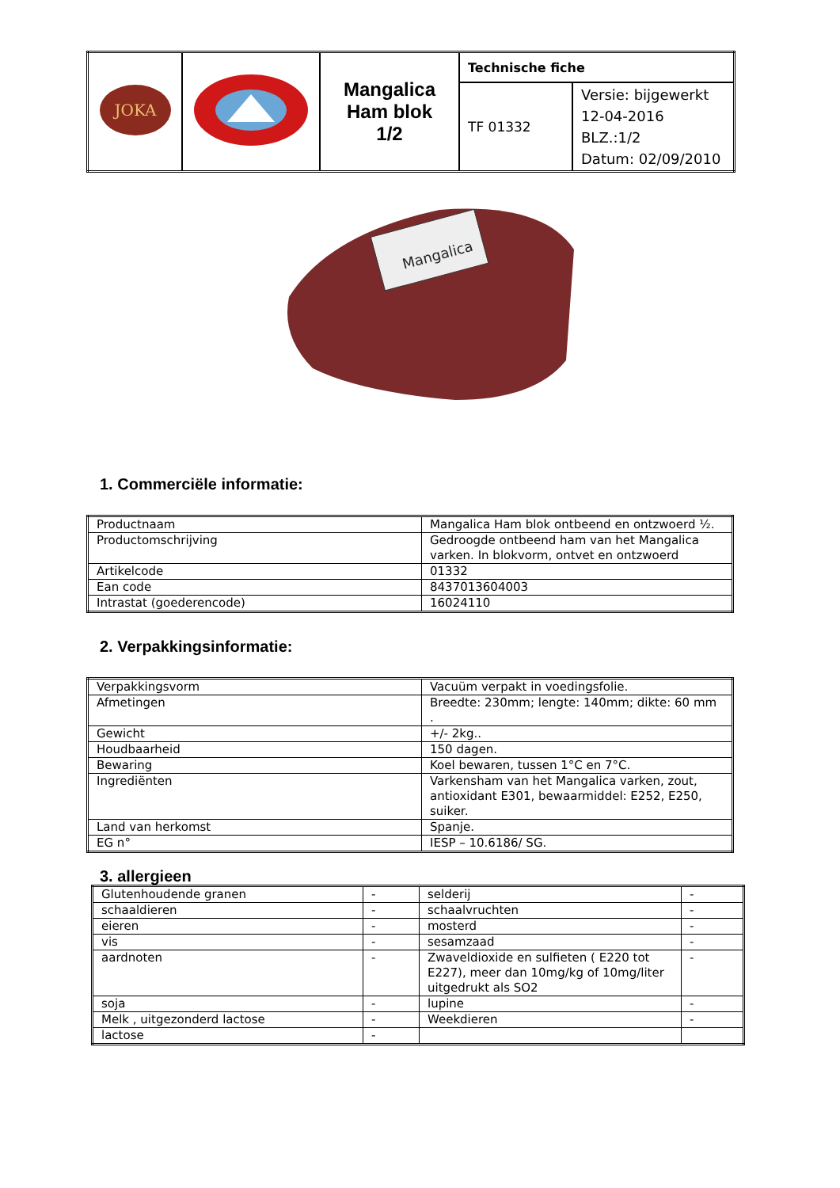| JOKA | | Mangalica Ham blok 1/2 | Technische fiche | |
| | | | TF 01332 | Versie: bijgewerkt 12-04-2016 BLZ.:1/2 Datum: 02/09/2010 |
Mangalica
1. Commerciële informatie:
| Productnaam | Mangalica Ham blok ontbeend en ontzwoerd ½. |
| Productomschrijving | Gedroogde ontbeend ham van het Mangalica varken. In blokvorm, ontvet en ontzwoerd |
| Artikelcode | 01332 |
| Ean code | 8437013604003 |
| Intrastat (goederencode) | 16024110 |
2. Verpakkingsinformatie:
| Verpakkingsvorm | Vacuüm verpakt in voedingsfolie. |
| Afmetingen | Breedte: 230mm; lengte: 140mm; dikte: 60 mm . |
| Gewicht | +/- 2kg.. |
| Houdbaarheid | 150 dagen. |
| Bewaring | Koel bewaren, tussen 1°C en 7°C. |
| Ingrediënten | Varkensham van het Mangalica varken, zout, antioxidant E301, bewaarmiddel: E252, E250, suiker. |
| Land van herkomst | Spanje. |
| EG n° | IESP – 10.6186/ SG. |
3. allergieen
| Glutenhoudende granen | - | selderij | - |
| schaaldieren | - | schaalvruchten | - |
| eieren | - | mosterd | - |
| vis | - | sesamzaad | - |
| aardnoten | - | Zwaveldioxide en sulfieten ( E220 tot E227), meer dan 10mg/kg of 10mg/liter uitgedrukt als SO2 | - |
| soja | - | lupine | - |
| Melk , uitgezonderd lactose | - | Weekdieren | - |
| lactose | - | | |